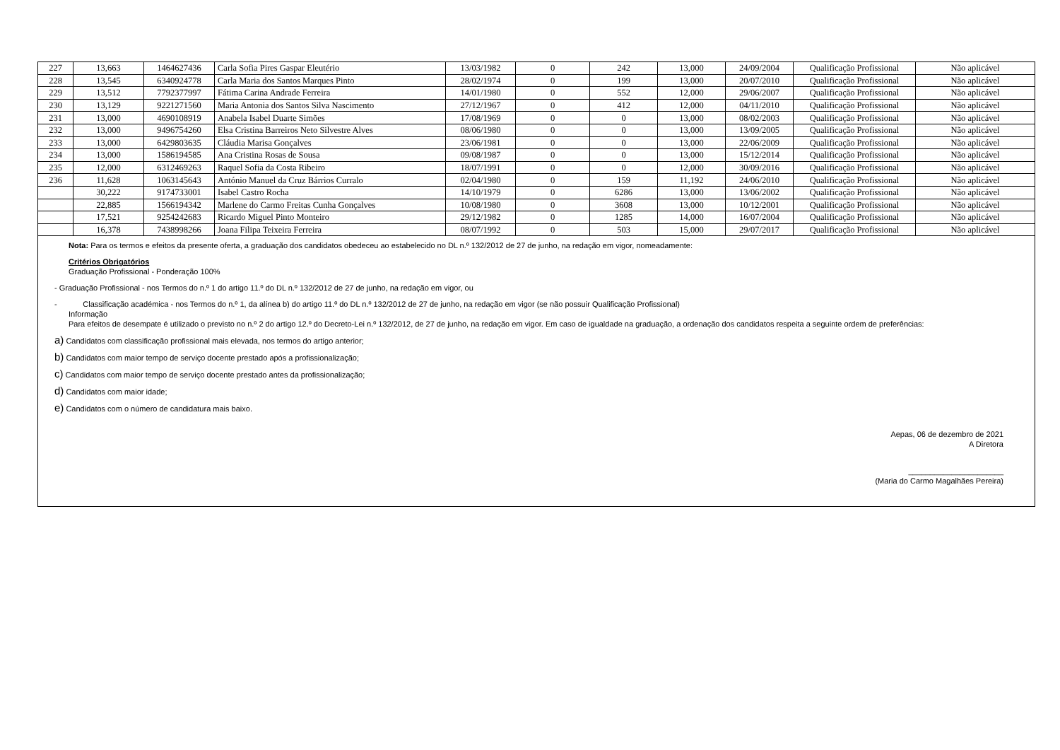| 227 | 13,663 | 1464627436 | Carla Sofia Pires Gaspar Eleutério | 13/03/1982 | 0 | 242 | 13,000 | 24/09/2004 | Qualificação Profissional | Não aplicável |
| 228 | 13,545 | 6340924778 | Carla Maria dos Santos Marques Pinto | 28/02/1974 | 0 | 199 | 13,000 | 20/07/2010 | Qualificação Profissional | Não aplicável |
| 229 | 13,512 | 7792377997 | Fátima Carina Andrade Ferreira | 14/01/1980 | 0 | 552 | 12,000 | 29/06/2007 | Qualificação Profissional | Não aplicável |
| 230 | 13,129 | 9221271560 | Maria Antonia dos Santos Silva Nascimento | 27/12/1967 | 0 | 412 | 12,000 | 04/11/2010 | Qualificação Profissional | Não aplicável |
| 231 | 13,000 | 4690108919 | Anabela Isabel Duarte Simões | 17/08/1969 | 0 | 0 | 13,000 | 08/02/2003 | Qualificação Profissional | Não aplicável |
| 232 | 13,000 | 9496754260 | Elsa Cristina Barreiros Neto Silvestre Alves | 08/06/1980 | 0 | 0 | 13,000 | 13/09/2005 | Qualificação Profissional | Não aplicável |
| 233 | 13,000 | 6429803635 | Cláudia Marisa Gonçalves | 23/06/1981 | 0 | 0 | 13,000 | 22/06/2009 | Qualificação Profissional | Não aplicável |
| 234 | 13,000 | 1586194585 | Ana Cristina Rosas de Sousa | 09/08/1987 | 0 | 0 | 13,000 | 15/12/2014 | Qualificação Profissional | Não aplicável |
| 235 | 12,000 | 6312469263 | Raquel Sofia da Costa Ribeiro | 18/07/1991 | 0 | 0 | 12,000 | 30/09/2016 | Qualificação Profissional | Não aplicável |
| 236 | 11,628 | 1063145643 | António Manuel da Cruz Bárrios Curralo | 02/04/1980 | 0 | 159 | 11,192 | 24/06/2010 | Qualificação Profissional | Não aplicável |
| | 30,222 | 9174733001 | Isabel Castro Rocha | 14/10/1979 | 0 | 6286 | 13,000 | 13/06/2002 | Qualificação Profissional | Não aplicável |
| | 22,885 | 1566194342 | Marlene do Carmo Freitas Cunha Gonçalves | 10/08/1980 | 0 | 3608 | 13,000 | 10/12/2001 | Qualificação Profissional | Não aplicável |
| | 17,521 | 9254242683 | Ricardo Miguel Pinto Monteiro | 29/12/1982 | 0 | 1285 | 14,000 | 16/07/2004 | Qualificação Profissional | Não aplicável |
| | 16,378 | 7438998266 | Joana Filipa Teixeira Ferreira | 08/07/1992 | 0 | 503 | 15,000 | 29/07/2017 | Qualificação Profissional | Não aplicável |
Nota: Para os termos e efeitos da presente oferta, a graduação dos candidatos obedeceu ao estabelecido no DL n.º 132/2012 de 27 de junho, na redação em vigor, nomeadamente:
Critérios Obrigatórios
Graduação Profissional - Ponderação 100%
- Graduação Profissional - nos Termos do n.º 1 do artigo 11.º do DL n.º 132/2012 de 27 de junho, na redação em vigor, ou
- Classificação académica - nos Termos do n.º 1, da alínea b) do artigo 11.º do DL n.º 132/2012 de 27 de junho, na redação em vigor (se não possuir Qualificação Profissional)
Informação
Para efeitos de desempate é utilizado o previsto no n.º 2 do artigo 12.º do Decreto-Lei n.º 132/2012, de 27 de junho, na redação em vigor. Em caso de igualdade na graduação, a ordenação dos candidatos respeita a seguinte ordem de preferências:
a) Candidatos com classificação profissional mais elevada, nos termos do artigo anterior;
b) Candidatos com maior tempo de serviço docente prestado após a profissionalização;
c) Candidatos com maior tempo de serviço docente prestado antes da profissionalização;
d) Candidatos com maior idade;
e) Candidatos com o número de candidatura mais baixo.
Aepas, 06 de dezembro de 2021
A Diretora
______________________
(Maria do Carmo Magalhães Pereira)